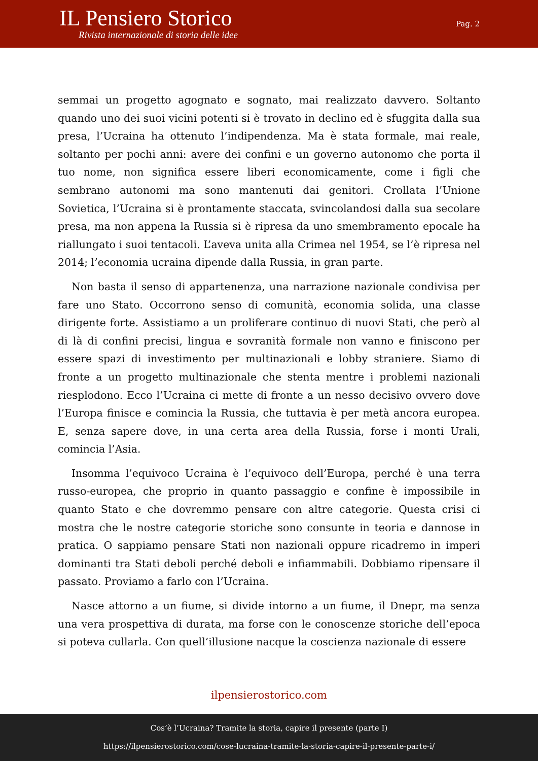IL Pensiero Storico
Rivista internazionale di storia delle idee
Pag. 2
semmai un progetto agognato e sognato, mai realizzato davvero. Soltanto quando uno dei suoi vicini potenti si è trovato in declino ed è sfuggita dalla sua presa, l’Ucraina ha ottenuto l’indipendenza. Ma è stata formale, mai reale, soltanto per pochi anni: avere dei confini e un governo autonomo che porta il tuo nome, non significa essere liberi economicamente, come i figli che sembrano autonomi ma sono mantenuti dai genitori. Crollata l’Unione Sovietica, l’Ucraina si è prontamente staccata, svincolandosi dalla sua secolare presa, ma non appena la Russia si è ripresa da uno smembramento epocale ha riallungato i suoi tentacoli. L’aveva unita alla Crimea nel 1954, se l’è ripresa nel 2014; l’economia ucraina dipende dalla Russia, in gran parte.
Non basta il senso di appartenenza, una narrazione nazionale condivisa per fare uno Stato. Occorrono senso di comunità, economia solida, una classe dirigente forte. Assistiamo a un proliferare continuo di nuovi Stati, che però al di là di confini precisi, lingua e sovranità formale non vanno e finiscono per essere spazi di investimento per multinazionali e lobby straniere. Siamo di fronte a un progetto multinazionale che stenta mentre i problemi nazionali riesplodono. Ecco l’Ucraina ci mette di fronte a un nesso decisivo ovvero dove l’Europa finisce e comincia la Russia, che tuttavia è per metà ancora europea. E, senza sapere dove, in una certa area della Russia, forse i monti Urali, comincia l’Asia.
Insomma l’equivoco Ucraina è l’equivoco dell’Europa, perché è una terra russo-europea, che proprio in quanto passaggio e confine è impossibile in quanto Stato e che dovremmo pensare con altre categorie. Questa crisi ci mostra che le nostre categorie storiche sono consunte in teoria e dannose in pratica. O sappiamo pensare Stati non nazionali oppure ricadremo in imperi dominanti tra Stati deboli perché deboli e infiammabili. Dobbiamo ripensare il passato. Proviamo a farlo con l’Ucraina.
Nasce attorno a un fiume, si divide intorno a un fiume, il Dnepr, ma senza una vera prospettiva di durata, ma forse con le conoscenze storiche dell’epoca si poteva cullarla. Con quell’illusione nacque la coscienza nazionale di essere
ilpensierostorico.com
Cos’è l’Ucraina? Tramite la storia, capire il presente (parte I)
https://ilpensierostorico.com/cose-lucraina-tramite-la-storia-capire-il-presente-parte-i/